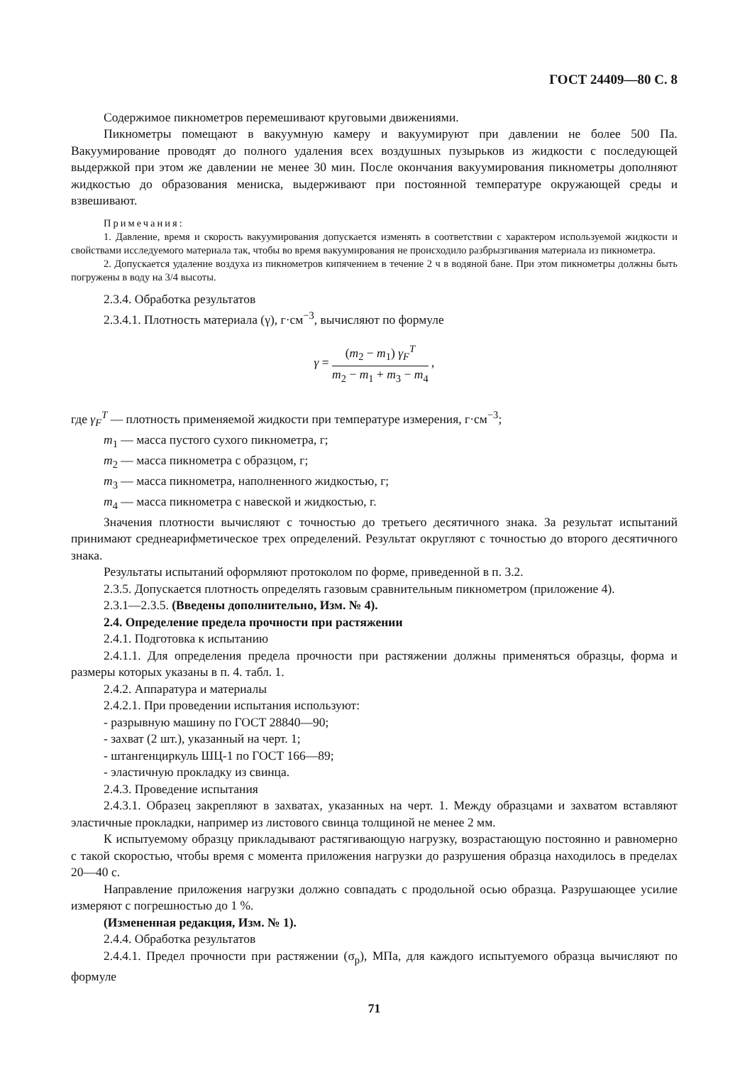ГОСТ 24409—80 С. 8
Содержимое пикнометров перемешивают круговыми движениями.
Пикнометры помещают в вакуумную камеру и вакуумируют при давлении не более 500 Па. Вакуумирование проводят до полного удаления всех воздушных пузырьков из жидкости с последующей выдержкой при этом же давлении не менее 30 мин. После окончания вакуумирования пикнометры дополняют жидкостью до образования мениска, выдерживают при постоянной температуре окружающей среды и взвешивают.
Примечания:
1. Давление, время и скорость вакуумирования допускается изменять в соответствии с характером используемой жидкости и свойствами исследуемого материала так, чтобы во время вакуумирования не происходило разбрызгивания материала из пикнометра.
2. Допускается удаление воздуха из пикнометров кипячением в течение 2 ч в водяной бане. При этом пикнометры должны быть погружены в воду на 3/4 высоты.
2.3.4. Обработка результатов
2.3.4.1. Плотность материала (γ), г·см<sup>−3</sup>, вычисляют по формуле
γ = (m<sub>2</sub> − m<sub>1</sub>) γ<sub>F</sub><sup>T</sup> m<sub>2</sub> − m<sub>1</sub> + m<sub>3</sub> − m<sub>4</sub> ,
где γ<sub>F</sub><sup>T</sup> — плотность применяемой жидкости при температуре измерения, г·см<sup>−3</sup>;
m<sub>1</sub> — масса пустого сухого пикнометра, г;
m<sub>2</sub> — масса пикнометра с образцом, г;
m<sub>3</sub> — масса пикнометра, наполненного жидкостью, г;
m<sub>4</sub> — масса пикнометра с навеской и жидкостью, г.
Значения плотности вычисляют с точностью до третьего десятичного знака. За результат испытаний принимают среднеарифметическое трех определений. Результат округляют с точностью до второго десятичного знака.
Результаты испытаний оформляют протоколом по форме, приведенной в п. 3.2.
2.3.5. Допускается плотность определять газовым сравнительным пикнометром (приложение 4).
2.3.1—2.3.5. (Введены дополнительно, Изм. № 4).
2.4. Определение предела прочности при растяжении
2.4.1. Подготовка к испытанию
2.4.1.1. Для определения предела прочности при растяжении должны применяться образцы, форма и размеры которых указаны в п. 4. табл. 1.
2.4.2. Аппаратура и материалы
2.4.2.1. При проведении испытания используют:
- разрывную машину по ГОСТ 28840—90;
- захват (2 шт.), указанный на черт. 1;
- штангенциркуль ШЦ-1 по ГОСТ 166—89;
- эластичную прокладку из свинца.
2.4.3. Проведение испытания
2.4.3.1. Образец закрепляют в захватах, указанных на черт. 1. Между образцами и захватом вставляют эластичные прокладки, например из листового свинца толщиной не менее 2 мм.
К испытуемому образцу прикладывают растягивающую нагрузку, возрастающую постоянно и равномерно с такой скоростью, чтобы время с момента приложения нагрузки до разрушения образца находилось в пределах 20—40 с.
Направление приложения нагрузки должно совпадать с продольной осью образца. Разрушающее усилие измеряют с погрешностью до 1 %.
(Измененная редакция, Изм. № 1).
2.4.4. Обработка результатов
2.4.4.1. Предел прочности при растяжении (σ<sub>р</sub>), МПа, для каждого испытуемого образца вычисляют по формуле
71